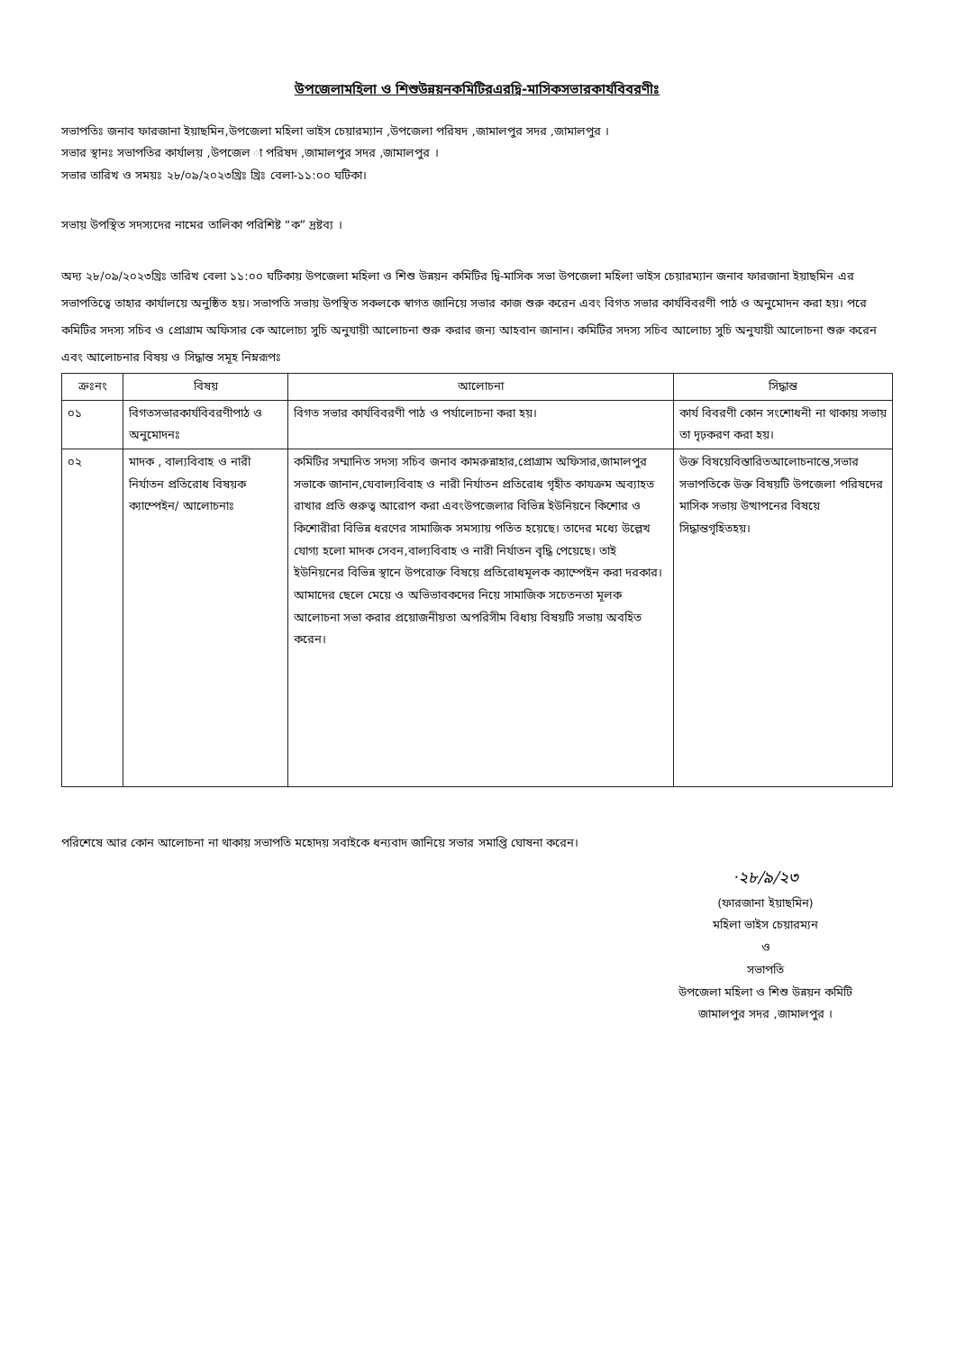উপজেলামহিলা ও শিশুউন্নয়নকমিটিরএরদ্বি-মাসিকসভারকার্যবিবরণীঃ
সভাপতিঃ জনাব ফারজানা ইয়াছমিন,উপজেলা মহিলা ভাইস চেয়ারম্যান ,উপজেলা পরিষদ ,জামালপুর সদর ,জামালপুর ।
সভার স্থানঃ সভাপতির কার্যালয় ,উপজেল া পরিষদ ,জামালপুর সদর ,জামালপুর ।
সভার তারিখ ও সময়ঃ ২৮/০৯/২০২৩খ্রিঃ খ্রিঃ বেলা-১১:০০ ঘটিকা।
সভায় উপস্থিত সদস্যদের নামের তালিকা পরিশিষ্ট “ক” দ্রষ্টব্য ।
অদ্য ২৮/০৯/২০২৩খ্রিঃ তারিখ বেলা ১১:০০ ঘটিকায় উপজেলা মহিলা ও শিশু উন্নয়ন কমিটির দ্বি-মাসিক সভা উপজেলা মহিলা ভাইস চেয়ারম্যান জনাব ফারজানা ইয়াছমিন এর সভাপতিত্বে তাহার কার্যালয়ে অনুষ্ঠিত হয়। সভাপতি সভায় উপস্থিত সকলকে স্বাগত জানিয়ে সভার কাজ শুরু করেন এবং বিগত সভার কার্যবিবরণী পাঠ ও অনুমোদন করা হয়। পরে কমিটির সদস্য সচিব ও প্রোগ্রাম অফিসার কে আলোচ্য সুচি অনুযায়ী আলোচনা শুরু করার জন্য আহবান জানান। কমিটির সদস্য সচিব আলোচ্য সুচি অনুযায়ী আলোচনা শুরু করেন এবং আলোচনার বিষয় ও সিদ্ধান্ত সমূহ নিম্নরূপঃ
| ক্রঃনং | বিষয় | আলোচনা | সিদ্ধান্ত |
| --- | --- | --- | --- |
| ০১ | বিগতসভারকার্যবিবরণীপাঠ ও অনুমোদনঃ | বিগত সভার কার্যবিবরণী পাঠ ও পর্যালোচনা করা হয়। | কার্য বিবরণী কোন সংশোধনী না থাকায় সভায় তা দৃঢ়করণ করা হয়। |
| ০২ | মাদক , বাল্যবিবাহ ও নারী নির্যাতন প্রতিরোধ বিষয়ক ক্যাম্পেইন/ আলোচনাঃ | কমিটির সম্মানিত সদস্য সচিব জনাব কামরুন্নাহার,প্রোগ্রাম অফিসার,জামালপুর সভাকে জানান,যেবাল্যবিবাহ ও নারী নির্যাতন প্রতিরোধ গৃহীত কাযক্রম অব্যাহত রাখার প্রতি গুরুত্ব আরোপ করা এবংউপজেলার বিভিন্ন ইউনিয়নে কিশোর ও কিশোরীরা বিভিন্ন ধরণের সামাজিক সমস্যায় পতিত হয়েছে। তাদের মধ্যে উল্লেখ যোগ্য হলো মাদক সেবন,বাল্যবিবাহ ও নারী নির্যাতন বৃদ্ধি পেয়েছে। তাই ইউনিয়নের বিভিন্ন স্থানে উপরোক্ত বিষয়ে প্রতিরোধমূলক ক্যাম্পেইন করা দরকার। আমাদের ছেলে মেয়ে ও অভিভাবকদের নিয়ে সামাজিক সচেতনতা মূলক আলোচনা সভা করার প্রয়োজনীয়তা অপরিসীম বিধায় বিষয়টি সভায় অবহিত করেন। | উক্ত বিষয়েবিস্তারিতআলোচনান্তে,সভার সভাপতিকে উক্ত বিষয়টি উপজেলা পরিষদের মাসিক সভায় উত্থাপনের বিষয়ে সিদ্ধান্তগৃহিতহয়। |
পরিশেষে আর কোন আলোচনা না থাকায় সভাপতি মহোদয় সবাইকে ধন্যবাদ জানিয়ে সভার সমাপ্তি ঘোষনা করেন।
·২৮/৯/২৩
(ফারজানা ইয়াছমিন)
মহিলা ভাইস চেয়ারম্যন
ও
সভাপতি
উপজেলা মহিলা ও শিশু উন্নয়ন কমিটি
জামালপুর সদর ,জামালপুর ।